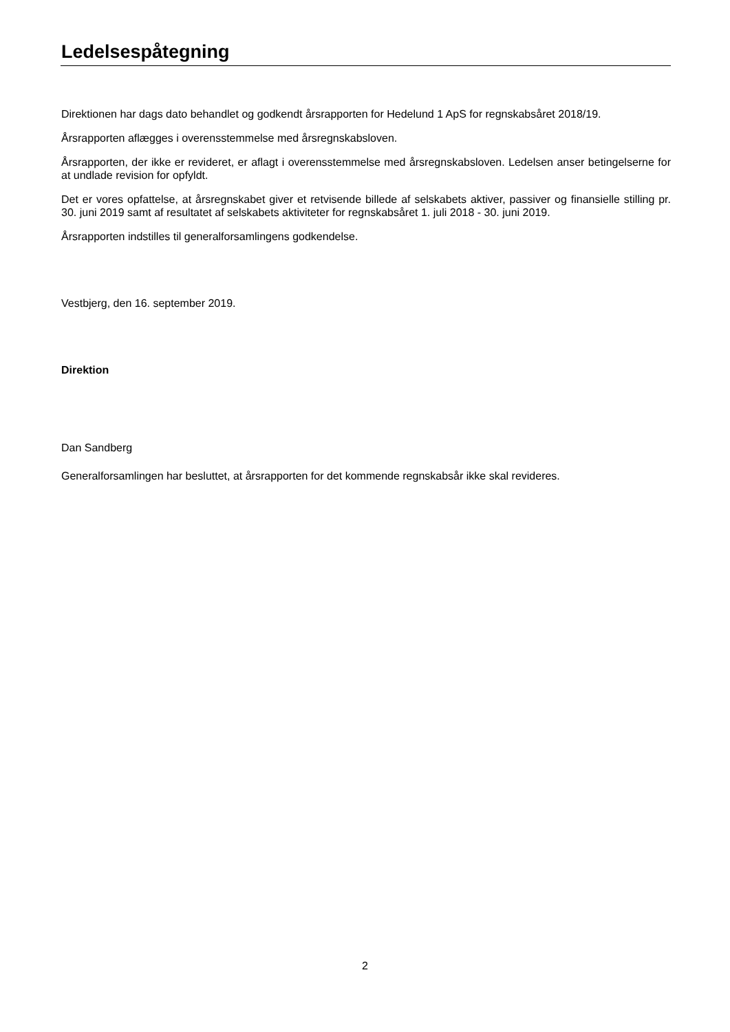Ledelsespåtegning
Direktionen har dags dato behandlet og godkendt årsrapporten for Hedelund 1 ApS for regnskabsåret 2018/19.
Årsrapporten aflægges i overensstemmelse med årsregnskabsloven.
Årsrapporten, der ikke er revideret, er aflagt i overensstemmelse med årsregnskabsloven. Ledelsen anser betingelserne for at undlade revision for opfyldt.
Det er vores opfattelse, at årsregnskabet giver et retvisende billede af selskabets aktiver, passiver og finansielle stilling pr. 30. juni 2019 samt af resultatet af selskabets aktiviteter for regnskabsåret 1. juli 2018 - 30. juni 2019.
Årsrapporten indstilles til generalforsamlingens godkendelse.
Vestbjerg, den 16. september 2019.
Direktion
Dan Sandberg
Generalforsamlingen har besluttet, at årsrapporten for det kommende regnskabsår ikke skal revideres.
2